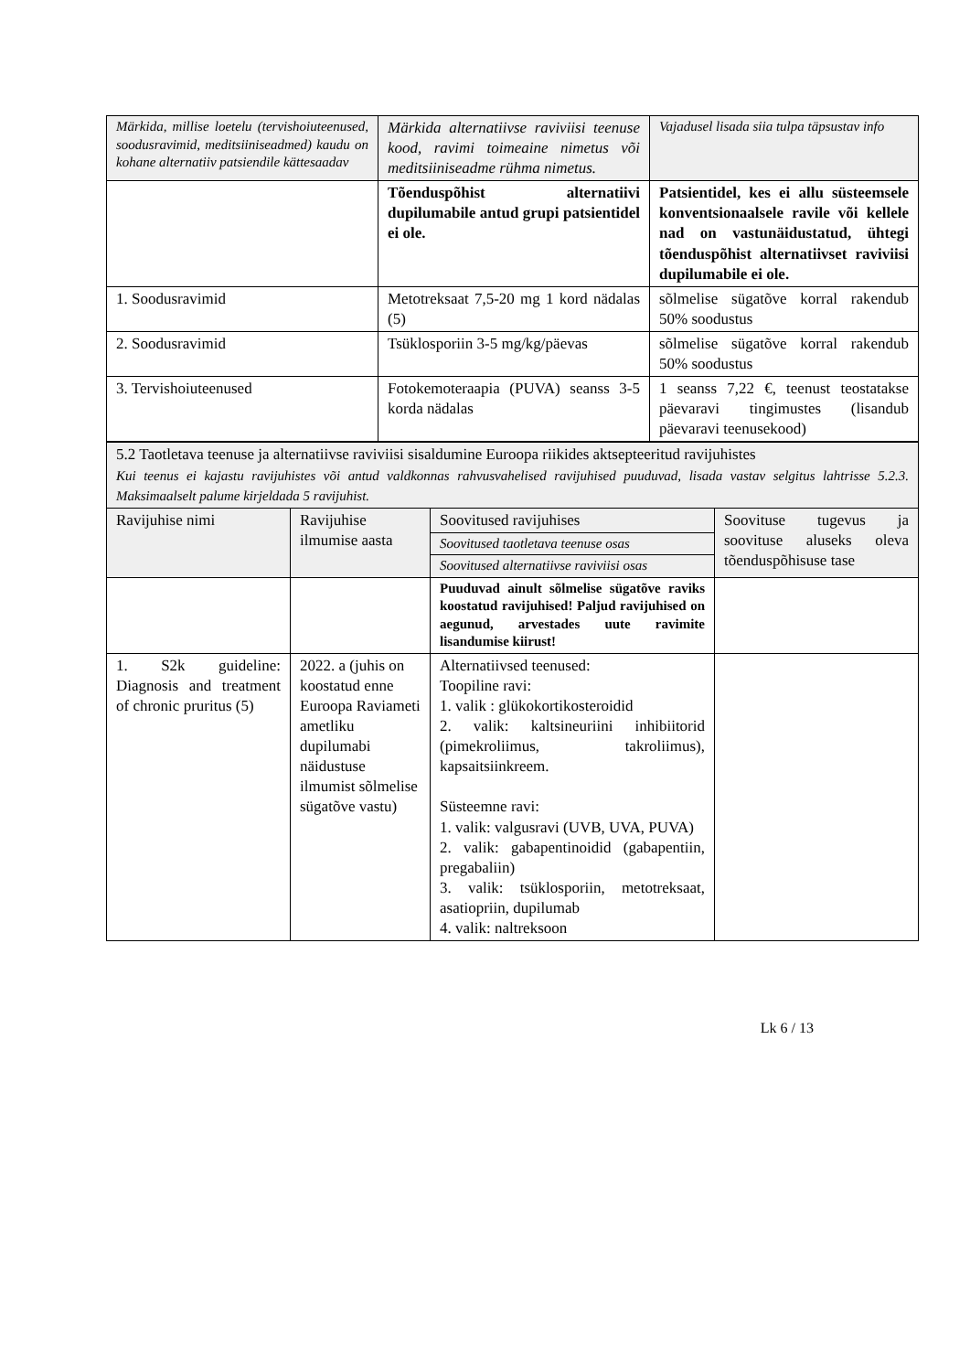| Märkida, millise loetelu (tervishoiuteenused, soodusravimid, meditsiiniseadmed) kaudu on kohane alternatiiv patsiendile kättesaadav | Märkida alternatiivse raviviisi teenuse kood, ravimi toimeaine nimetus või meditsiiniseadme rühma nimetus. | Vajadusel lisada siia tulpa täpsustav info |
| | Tõenduspõhist alternatiivi dupilumabile antud grupi patsientidel ei ole. | Patsientidel, kes ei allu süsteemsele konventsionaalsele ravile või kellele nad on vastunäidustatud, ühtegi tõenduspõhist alternatiivset raviviisi dupilumabile ei ole. |
| 1. Soodusravimid | Metotreksaat 7,5-20 mg 1 kord nädalas (5) | sõlmelise sügatõve korral rakendub 50% soodustus |
| 2. Soodusravimid | Tsüklosporiin 3-5 mg/kg/päevas | sõlmelise sügatõve korral rakendub 50% soodustus |
| 3. Tervishoiuteenused | Fotokemoteraapia (PUVA) seanss 3-5 korda nädalas | 1 seanss 7,22 €, teenust teostatakse päevaravi tingimustes (lisandub päevaravi teenusekood) |
| 5.2 Taotletava teenuse ja alternatiivse raviviisi sisaldumine Euroopa riikides aktsepteeritud ravijuhistes Kui teenus ei kajastu ravijuhistes või antud valdkonnas rahvusvahelised ravijuhised puuduvad, lisada vastav selgitus lahtrisse 5.2.3. Maksimaalselt palume kirjeldada 5 ravijuhist. | | | |
| Ravijuhise nimi | Ravijuhise ilmumise aasta | Soovitused ravijuhises | Soovituse tugevus ja soovituse aluseks oleva tõenduspõhisuse tase |
| | | Soovitused taotletava teenuse osas | |
| | | Soovitused alternatiivse raviviisi osas | |
| | | Puuduvad ainult sõlmelise sügatõve raviks koostatud ravijuhised! Paljud ravijuhised on aegunud, arvestades uute ravimite lisandumise kiirust! | |
| 1. S2k guideline: Diagnosis and treatment of chronic pruritus (5) | 2022. a (juhis on koostatud enne Euroopa Raviameti ametliku dupilumabi näidustuse ilmumist sõlmelise sügatõve vastu) | Alternatiivsed teenused: Toopiline ravi: 1. valik : glükokortikosteroidid 2. valik: kaltsineuriini inhibiitorid (pimekroliimus, takroliimus), kapsaitsiinkreem. Süsteemne ravi: 1. valik: valgusravi (UVB, UVA, PUVA) 2. valik: gabapentinoidid (gabapentiin, pregabaliin) 3. valik: tsüklosporiin, metotreksaat, asatiopriin, dupilumab 4. valik: naltreksoon | |
Lk 6 / 13